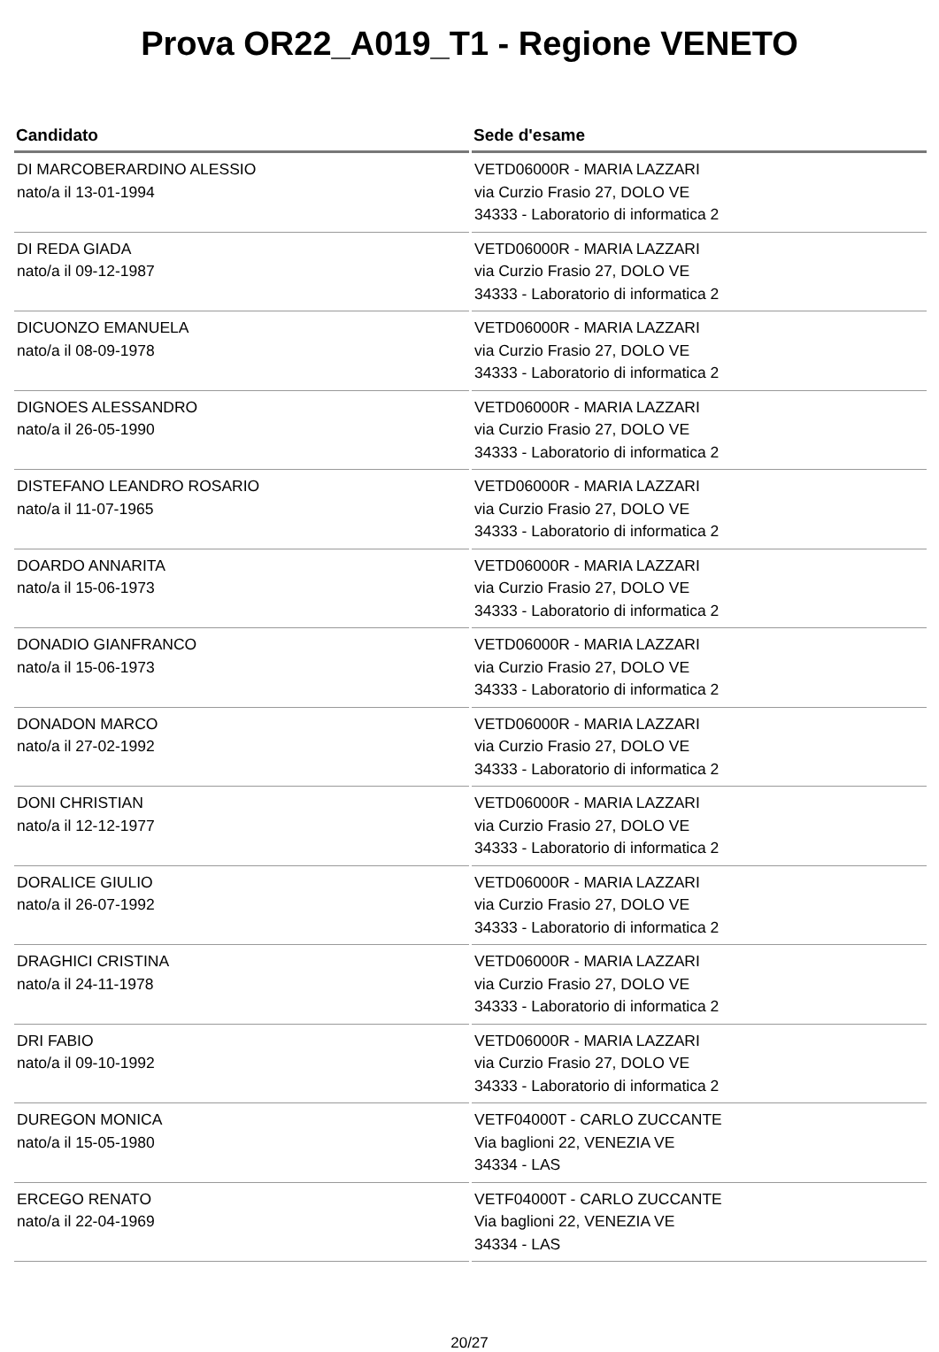Prova OR22_A019_T1 - Regione VENETO
| Candidato | Sede d'esame |
| --- | --- |
| DI MARCOBERARDINO ALESSIO nato/a il 13-01-1994 | VETD06000R - MARIA LAZZARI via Curzio Frasio 27, DOLO VE 34333 - Laboratorio di informatica 2 |
| DI REDA GIADA nato/a il 09-12-1987 | VETD06000R - MARIA LAZZARI via Curzio Frasio 27, DOLO VE 34333 - Laboratorio di informatica 2 |
| DICUONZO EMANUELA nato/a il 08-09-1978 | VETD06000R - MARIA LAZZARI via Curzio Frasio 27, DOLO VE 34333 - Laboratorio di informatica 2 |
| DIGNOES ALESSANDRO nato/a il 26-05-1990 | VETD06000R - MARIA LAZZARI via Curzio Frasio 27, DOLO VE 34333 - Laboratorio di informatica 2 |
| DISTEFANO LEANDRO ROSARIO nato/a il 11-07-1965 | VETD06000R - MARIA LAZZARI via Curzio Frasio 27, DOLO VE 34333 - Laboratorio di informatica 2 |
| DOARDO ANNARITA nato/a il 15-06-1973 | VETD06000R - MARIA LAZZARI via Curzio Frasio 27, DOLO VE 34333 - Laboratorio di informatica 2 |
| DONADIO GIANFRANCO nato/a il 15-06-1973 | VETD06000R - MARIA LAZZARI via Curzio Frasio 27, DOLO VE 34333 - Laboratorio di informatica 2 |
| DONADON MARCO nato/a il 27-02-1992 | VETD06000R - MARIA LAZZARI via Curzio Frasio 27, DOLO VE 34333 - Laboratorio di informatica 2 |
| DONI CHRISTIAN nato/a il 12-12-1977 | VETD06000R - MARIA LAZZARI via Curzio Frasio 27, DOLO VE 34333 - Laboratorio di informatica 2 |
| DORALICE GIULIO nato/a il 26-07-1992 | VETD06000R - MARIA LAZZARI via Curzio Frasio 27, DOLO VE 34333 - Laboratorio di informatica 2 |
| DRAGHICI CRISTINA nato/a il 24-11-1978 | VETD06000R - MARIA LAZZARI via Curzio Frasio 27, DOLO VE 34333 - Laboratorio di informatica 2 |
| DRI FABIO nato/a il 09-10-1992 | VETD06000R - MARIA LAZZARI via Curzio Frasio 27, DOLO VE 34333 - Laboratorio di informatica 2 |
| DUREGON MONICA nato/a il 15-05-1980 | VETF04000T - CARLO ZUCCANTE Via baglioni 22, VENEZIA VE 34334 - LAS |
| ERCEGO RENATO nato/a il 22-04-1969 | VETF04000T - CARLO ZUCCANTE Via baglioni 22, VENEZIA VE 34334 - LAS |
20/27